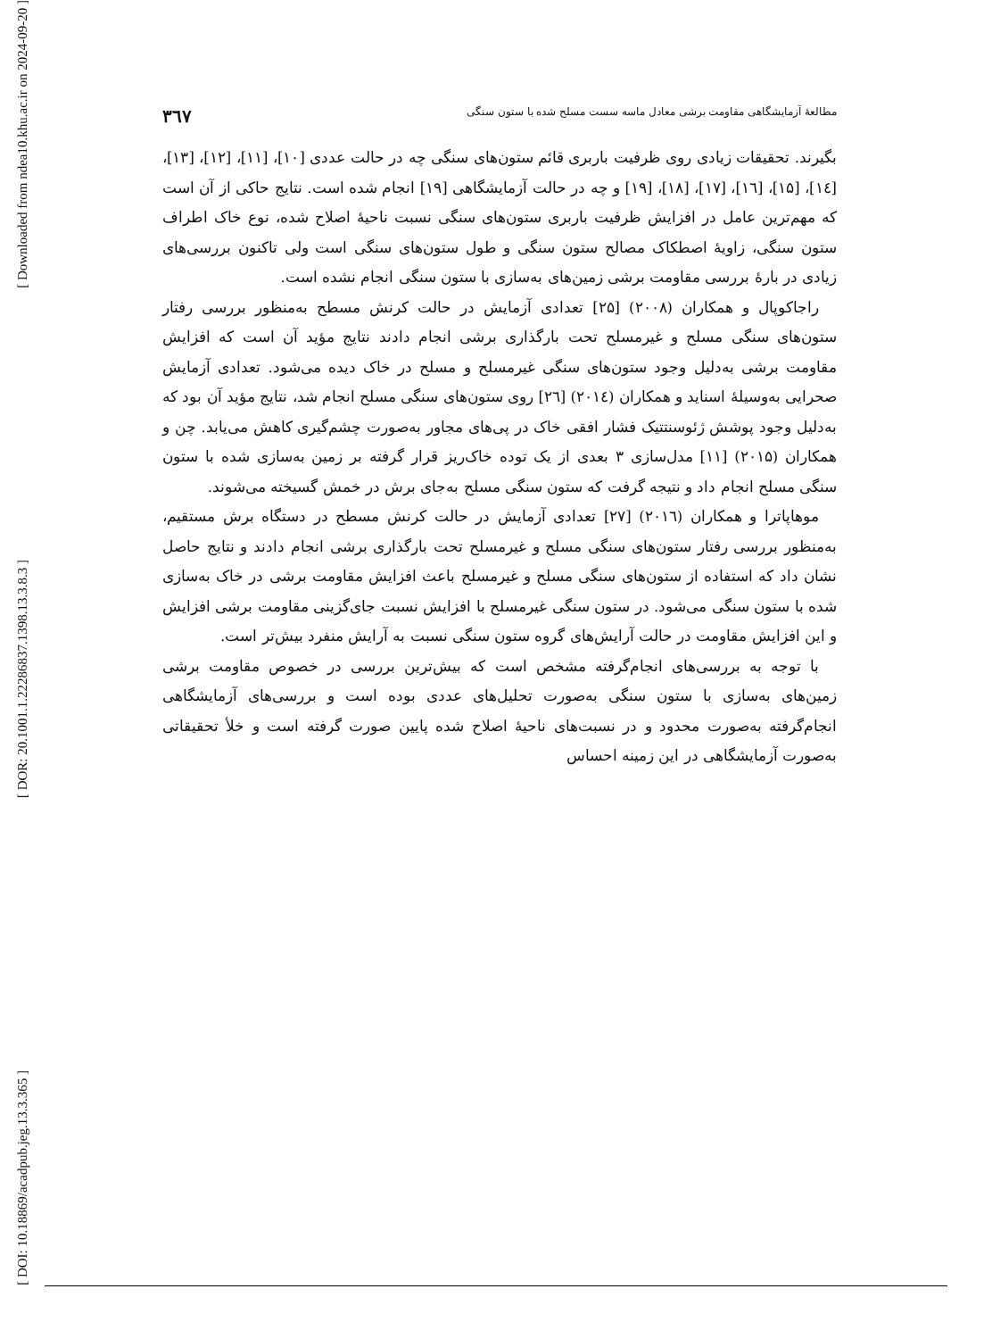[ Downloaded from ndea10.khu.ac.ir on 2024-09-20 ]
[ DOR: 20.1001.1.22286837.1398.13.3.8.3 ]
[ DOI: 10.18869/acadpub.jeg.13.3.365 ]
مطالعهٔ آزمایشگاهی مقاومت برشی معادل ماسه سست مسلح شده با ستون سنگی ۳٦۷
بگیرند. تحقیقات زیادی روی ظرفیت باربری قائم ستون‌های سنگی چه در حالت عددی [۱۰]، [۱۱]، [۱۲]، [۱۳]، [۱٤]، [۱۵]، [۱٦]، [۱۷]، [۱۸]، [۱۹] و چه در حالت آزمایشگاهی [۱۹] انجام شده است. نتایج حاکی از آن است که مهم‌ترین عامل در افزایش ظرفیت باربری ستون‌های سنگی نسبت ناحیهٔ اصلاح شده، نوع خاک اطراف ستون سنگی، زاویهٔ اصطکاک مصالح ستون سنگی و طول ستون‌های سنگی است ولی تاکنون بررسی‌های زیادی در بارهٔ بررسی مقاومت برشی زمین‌های به‌سازی با ستون سنگی انجام نشده است.
راجاکوپال و همکاران (۲۰۰۸) [۲۵] تعدادی آزمایش در حالت کرنش مسطح به‌منظور بررسی رفتار ستون‌های سنگی مسلح و غیرمسلح تحت بارگذاری برشی انجام دادند نتایج مؤید آن است که افزایش مقاومت برشی به‌دلیل وجود ستون‌های سنگی غیرمسلح و مسلح در خاک دیده می‌شود. تعدادی آزمایش صحرایی به‌وسیلهٔ اسناید و همکاران (۲۰۱٤) [۲٦] روی ستون‌های سنگی مسلح انجام شد، نتایج مؤید آن بود که به‌دلیل وجود پوشش ژئوسنتتیک فشار افقی خاک در پی‌های مجاور به‌صورت چشم‌گیری کاهش می‌یابد. چن و همکاران (۲۰۱۵) [۱۱] مدل‌سازی ۳ بعدی از یک توده خاک‌ریز قرار گرفته بر زمین به‌سازی شده با ستون سنگی مسلح انجام داد و نتیجه گرفت که ستون سنگی مسلح به‌جای برش در خمش گسیخته می‌شوند.
موهاپاترا و همکاران (۲۰۱٦) [۲۷] تعدادی آزمایش در حالت کرنش مسطح در دستگاه برش مستقیم، به‌منظور بررسی رفتار ستون‌های سنگی مسلح و غیرمسلح تحت بارگذاری برشی انجام دادند و نتایج حاصل نشان داد که استفاده از ستون‌های سنگی مسلح و غیرمسلح باعث افزایش مقاومت برشی در خاک به‌سازی شده با ستون سنگی می‌شود. در ستون سنگی غیرمسلح با افزایش نسبت جای‌گزینی مقاومت برشی افزایش و این افزایش مقاومت در حالت آرایش‌های گروه ستون سنگی نسبت به آرایش منفرد بیش‌تر است.
با توجه به بررسی‌های انجام‌گرفته مشخص است که بیش‌ترین بررسی در خصوص مقاومت برشی زمین‌های به‌سازی با ستون سنگی به‌صورت تحلیل‌های عددی بوده است و بررسی‌های آزمایشگاهی انجام‌گرفته به‌صورت محدود و در نسبت‌های ناحیهٔ اصلاح شده پایین صورت گرفته است و خلأ تحقیقاتی به‌صورت آزمایشگاهی در این زمینه احساس